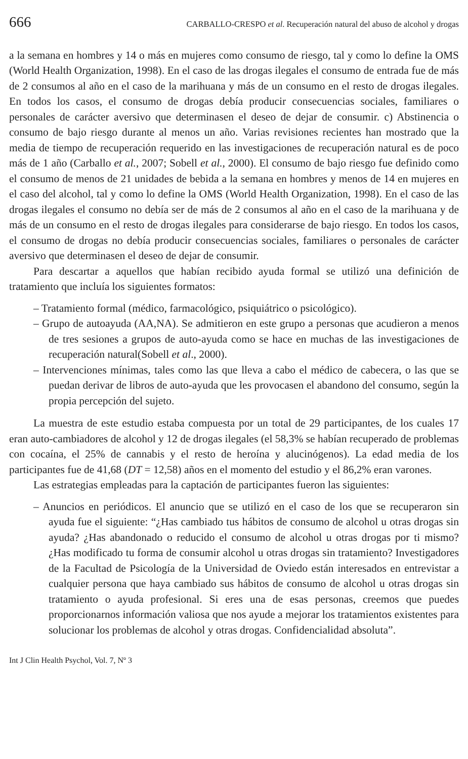666 CARBALLO-CRESPO et al. Recuperación natural del abuso de alcohol y drogas
a la semana en hombres y 14 o más en mujeres como consumo de riesgo, tal y como lo define la OMS (World Health Organization, 1998). En el caso de las drogas ilegales el consumo de entrada fue de más de 2 consumos al año en el caso de la marihuana y más de un consumo en el resto de drogas ilegales. En todos los casos, el consumo de drogas debía producir consecuencias sociales, familiares o personales de carácter aversivo que determinasen el deseo de dejar de consumir. c) Abstinencia o consumo de bajo riesgo durante al menos un año. Varias revisiones recientes han mostrado que la media de tiempo de recuperación requerido en las investigaciones de recuperación natural es de poco más de 1 año (Carballo et al., 2007; Sobell et al., 2000). El consumo de bajo riesgo fue definido como el consumo de menos de 21 unidades de bebida a la semana en hombres y menos de 14 en mujeres en el caso del alcohol, tal y como lo define la OMS (World Health Organization, 1998). En el caso de las drogas ilegales el consumo no debía ser de más de 2 consumos al año en el caso de la marihuana y de más de un consumo en el resto de drogas ilegales para considerarse de bajo riesgo. En todos los casos, el consumo de drogas no debía producir consecuencias sociales, familiares o personales de carácter aversivo que determinasen el deseo de dejar de consumir.
Para descartar a aquellos que habían recibido ayuda formal se utilizó una definición de tratamiento que incluía los siguientes formatos:
– Tratamiento formal (médico, farmacológico, psiquiátrico o psicológico).
– Grupo de autoayuda (AA,NA). Se admitieron en este grupo a personas que acudieron a menos de tres sesiones a grupos de auto-ayuda como se hace en muchas de las investigaciones de recuperación natural(Sobell et al., 2000).
– Intervenciones mínimas, tales como las que lleva a cabo el médico de cabecera, o las que se puedan derivar de libros de auto-ayuda que les provocasen el abandono del consumo, según la propia percepción del sujeto.
La muestra de este estudio estaba compuesta por un total de 29 participantes, de los cuales 17 eran auto-cambiadores de alcohol y 12 de drogas ilegales (el 58,3% se habían recuperado de problemas con cocaína, el 25% de cannabis y el resto de heroína y alucinógenos). La edad media de los participantes fue de 41,68 (DT = 12,58) años en el momento del estudio y el 86,2% eran varones.
Las estrategias empleadas para la captación de participantes fueron las siguientes:
– Anuncios en periódicos. El anuncio que se utilizó en el caso de los que se recuperaron sin ayuda fue el siguiente: “¿Has cambiado tus hábitos de consumo de alcohol u otras drogas sin ayuda? ¿Has abandonado o reducido el consumo de alcohol u otras drogas por ti mismo? ¿Has modificado tu forma de consumir alcohol u otras drogas sin tratamiento? Investigadores de la Facultad de Psicología de la Universidad de Oviedo están interesados en entrevistar a cualquier persona que haya cambiado sus hábitos de consumo de alcohol u otras drogas sin tratamiento o ayuda profesional. Si eres una de esas personas, creemos que puedes proporcionarnos información valiosa que nos ayude a mejorar los tratamientos existentes para solucionar los problemas de alcohol y otras drogas. Confidencialidad absoluta”.
Int J Clin Health Psychol, Vol. 7, Nº 3